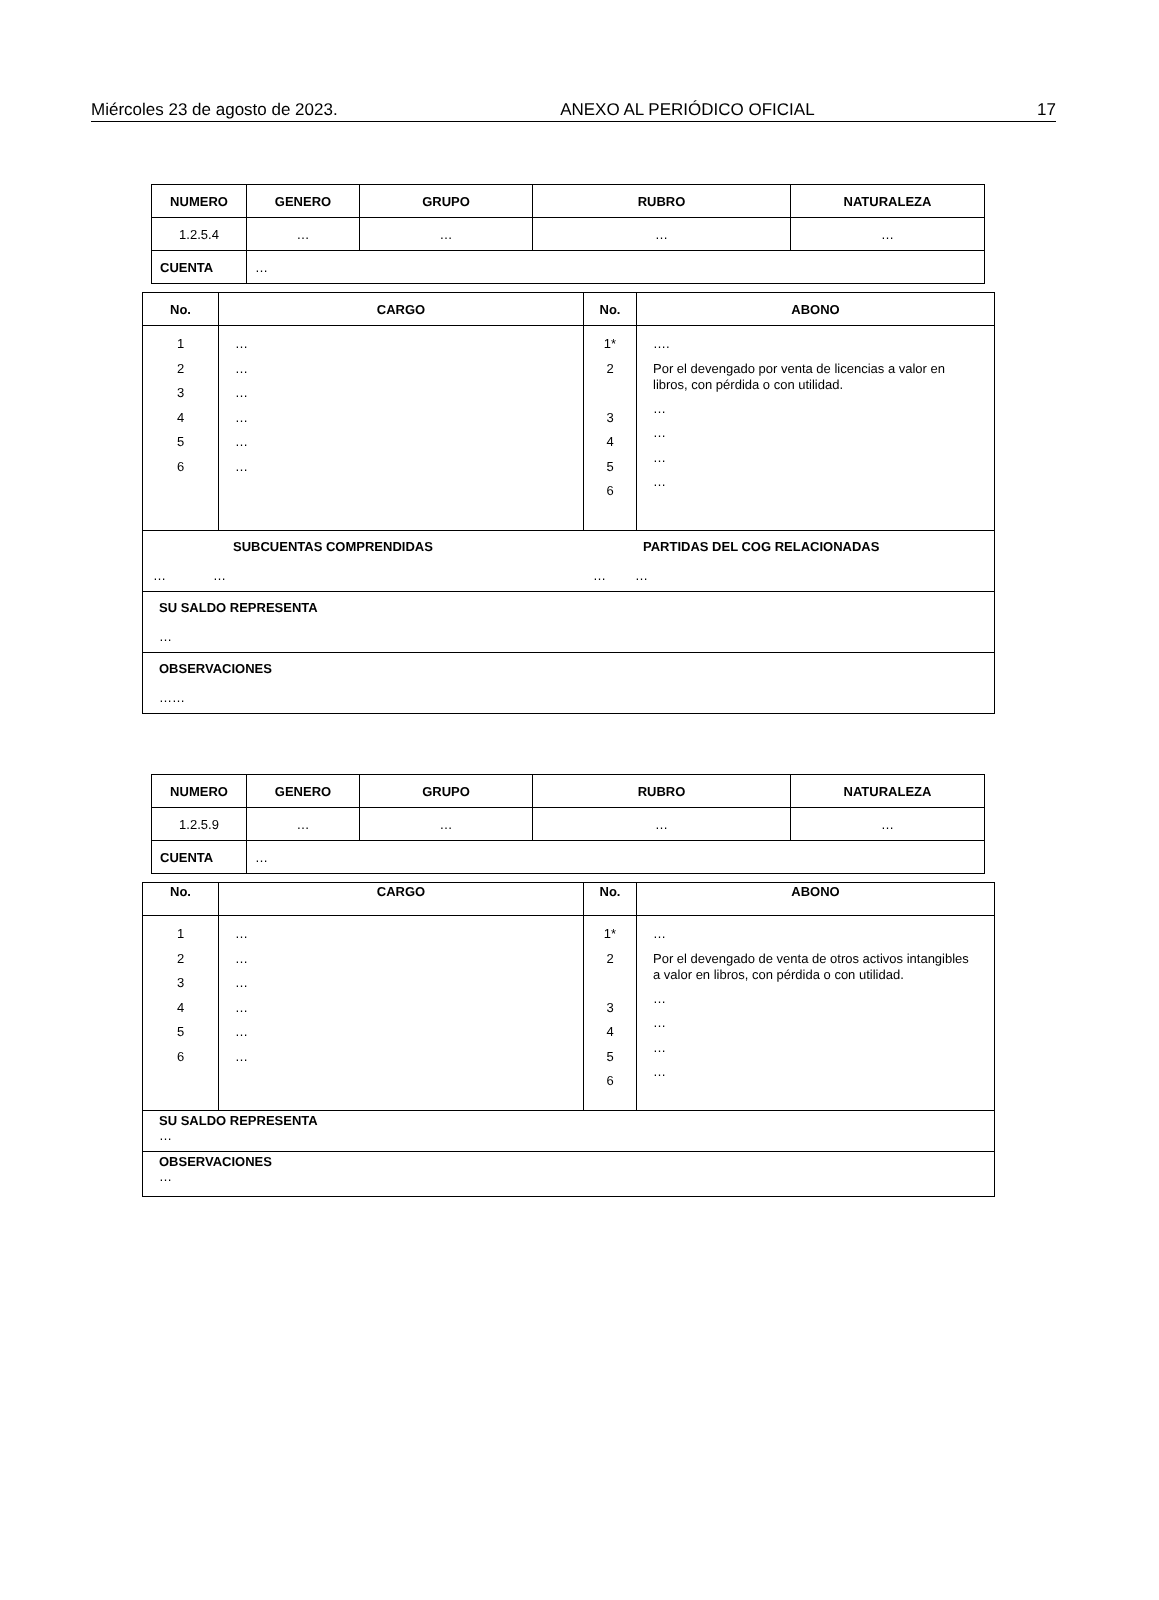Miércoles 23 de agosto de 2023. ANEXO AL PERIÓDICO OFICIAL 17
| NUMERO | GENERO | GRUPO | RUBRO | NATURALEZA |
| --- | --- | --- | --- | --- |
| 1.2.5.4 | … | … | … | … |
| CUENTA | … | | | |
| No. | CARGO | No. | ABONO |
| --- | --- | --- | --- |
| 1 2 3 4 5 6 | … … … … … … | 1* 2 3 4 5 6 | …. Por el devengado por venta de licencias a valor en libros, con pérdida o con utilidad. … … … … |
| SUBCUENTAS COMPRENDIDAS … … PARTIDAS DEL COG RELACIONADAS … … | | | |
| SU SALDO REPRESENTA … | | | |
| OBSERVACIONES …… | | | |
| NUMERO | GENERO | GRUPO | RUBRO | NATURALEZA |
| --- | --- | --- | --- | --- |
| 1.2.5.9 | … | … | … | … |
| CUENTA | … | | | |
| No. | CARGO | No. | ABONO |
| --- | --- | --- | --- |
| 1 2 3 4 5 6 | … … … … … … | 1* 2 3 4 5 6 | … Por el devengado de venta de otros activos intangibles a valor en libros, con pérdida o con utilidad. … … … … |
| SU SALDO REPRESENTA … | | | |
| OBSERVACIONES … | | | |